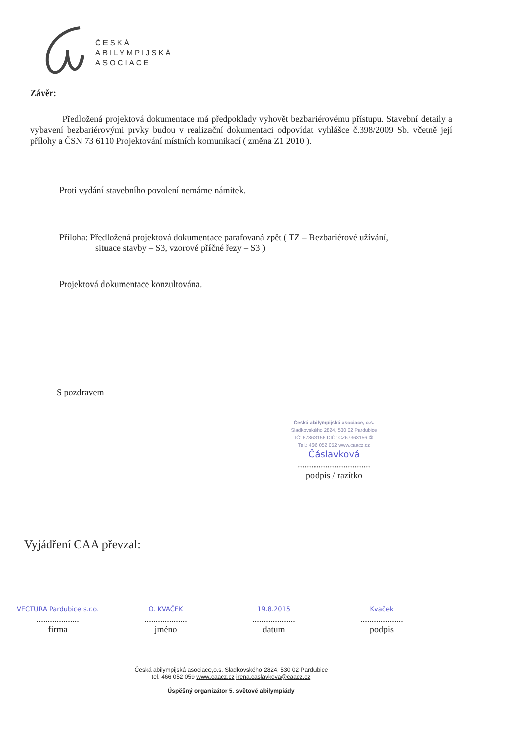ČESKÁ
ABILYMPIJSKÁ
ASOCIACE
Závěr:
Předložená projektová dokumentace má předpoklady vyhovět bezbariérovému přístupu. Stavební detaily a vybavení bezbariérovými prvky budou v realizační dokumentaci odpovídat vyhlášce č.398/2009 Sb. včetně její přílohy a ČSN 73 6110 Projektování místních komunikací ( změna Z1 2010 ).
Proti vydání stavebního povolení nemáme námitek.
Příloha: Předložená projektová dokumentace parafovaná zpět ( TZ – Bezbariérové užívání,
situace stavby – S3, vzorové příčné řezy – S3 )
Projektová dokumentace konzultována.
S pozdravem
Česká abilympijská asociace, o.s.
Sladkovského 2824, 530 02 Pardubice
IČ: 67363156 DIČ: CZ67363156 ②
Tel.: 466 052 052 www.caacz.cz
Čáslavková
................................
podpis / razítko
Vyjádření CAA převzal:
VECTURA Pardubice s.r.o.
...................
firma
O. KVAČEK
...................
jméno
19.8.2015
...................
datum
Kvaček
...................
podpis
Česká abilympijská asociace,o.s. Sladkovského 2824, 530 02 Pardubice
tel. 466 052 059 www.caacz.cz irena.caslavkova@caacz.cz
Úspěšný organizátor 5. světové abilympiády